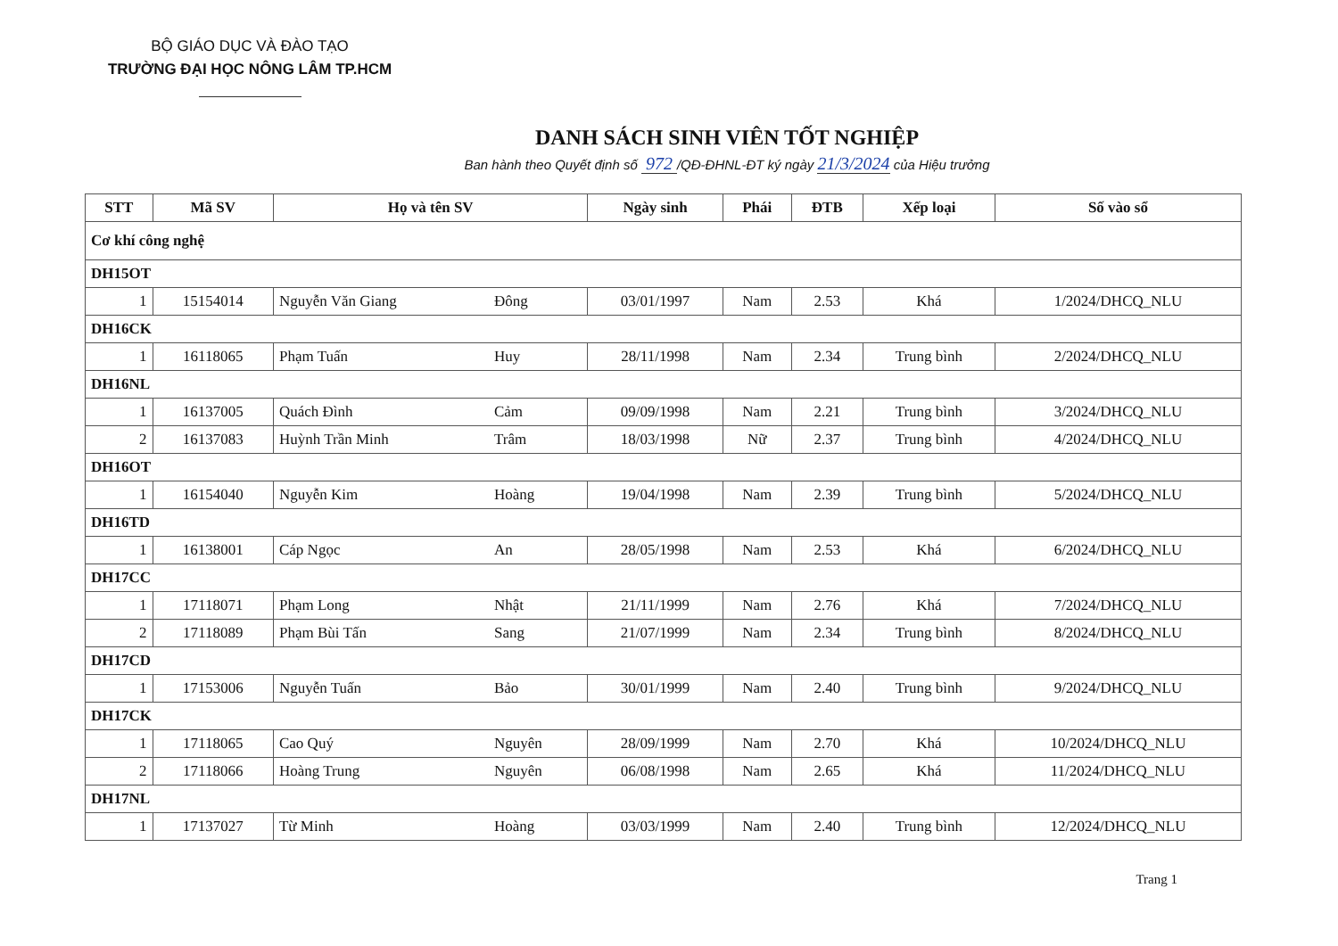BỘ GIÁO DỤC VÀ ĐÀO TẠO
TRƯỜNG ĐẠI HỌC NÔNG LÂM TP.HCM
DANH SÁCH SINH VIÊN TỐT NGHIỆP
Ban hành theo Quyết định số 972 /QĐ-ĐHNL-ĐT ký ngày 21/3/2024 của Hiệu trưởng
| STT | Mã SV | Họ và tên SV | | Ngày sinh | Phái | ĐTB | Xếp loại | Số vào sổ |
| --- | --- | --- | --- | --- | --- | --- | --- | --- |
| Cơ khí công nghệ | | | | | | | | |
| DH15OT | | | | | | | | |
| 1 | 15154014 | Nguyễn Văn Giang | Đông | 03/01/1997 | Nam | 2.53 | Khá | 1/2024/DHCQ_NLU |
| DH16CK | | | | | | | | |
| 1 | 16118065 | Phạm Tuấn | Huy | 28/11/1998 | Nam | 2.34 | Trung bình | 2/2024/DHCQ_NLU |
| DH16NL | | | | | | | | |
| 1 | 16137005 | Quách Đình | Cảm | 09/09/1998 | Nam | 2.21 | Trung bình | 3/2024/DHCQ_NLU |
| 2 | 16137083 | Huỳnh Trần Minh | Trâm | 18/03/1998 | Nữ | 2.37 | Trung bình | 4/2024/DHCQ_NLU |
| DH16OT | | | | | | | | |
| 1 | 16154040 | Nguyễn Kim | Hoàng | 19/04/1998 | Nam | 2.39 | Trung bình | 5/2024/DHCQ_NLU |
| DH16TD | | | | | | | | |
| 1 | 16138001 | Cáp Ngọc | An | 28/05/1998 | Nam | 2.53 | Khá | 6/2024/DHCQ_NLU |
| DH17CC | | | | | | | | |
| 1 | 17118071 | Phạm Long | Nhật | 21/11/1999 | Nam | 2.76 | Khá | 7/2024/DHCQ_NLU |
| 2 | 17118089 | Phạm Bùi Tấn | Sang | 21/07/1999 | Nam | 2.34 | Trung bình | 8/2024/DHCQ_NLU |
| DH17CD | | | | | | | | |
| 1 | 17153006 | Nguyễn Tuấn | Bảo | 30/01/1999 | Nam | 2.40 | Trung bình | 9/2024/DHCQ_NLU |
| DH17CK | | | | | | | | |
| 1 | 17118065 | Cao Quý | Nguyên | 28/09/1999 | Nam | 2.70 | Khá | 10/2024/DHCQ_NLU |
| 2 | 17118066 | Hoàng Trung | Nguyên | 06/08/1998 | Nam | 2.65 | Khá | 11/2024/DHCQ_NLU |
| DH17NL | | | | | | | | |
| 1 | 17137027 | Từ Minh | Hoàng | 03/03/1999 | Nam | 2.40 | Trung bình | 12/2024/DHCQ_NLU |
Trang 1